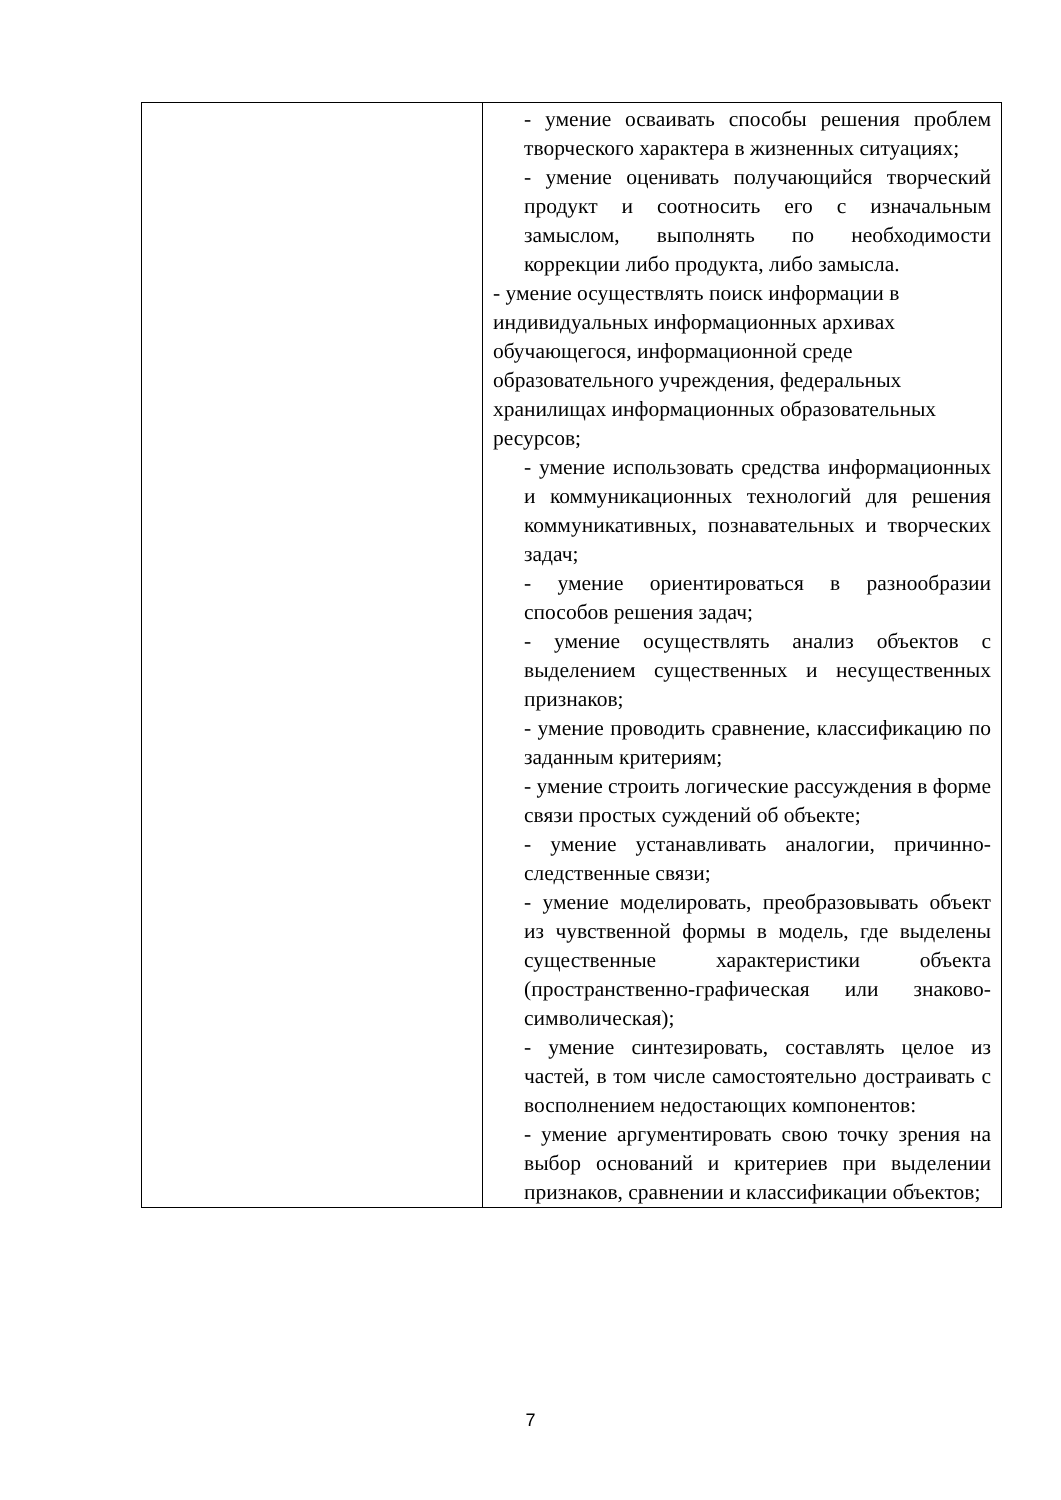| | - умение осваивать способы решения проблем творческого характера в жизненных ситуациях; - умение оценивать получающийся творческий продукт и соотносить его с изначальным замыслом, выполнять по необходимости коррекции либо продукта, либо замысла. - умение осуществлять поиск информации в индивидуальных информационных архивах обучающегося, информационной среде образовательного учреждения, федеральных хранилищах информационных образовательных ресурсов; - умение использовать средства информационных и коммуникационных технологий для решения коммуникативных, познавательных и творческих задач; - умение ориентироваться в разнообразии способов решения задач; - умение осуществлять анализ объектов с выделением существенных и несущественных признаков; - умение проводить сравнение, классификацию по заданным критериям; - умение строить логические рассуждения в форме связи простых суждений об объекте; - умение устанавливать аналогии, причинно-следственные связи; - умение моделировать, преобразовывать объект из чувственной формы в модель, где выделены существенные характеристики объекта (пространственно-графическая или знаково-символическая); - умение синтезировать, составлять целое из частей, в том числе самостоятельно достраивать с восполнением недостающих компонентов: - умение аргументировать свою точку зрения на выбор оснований и критериев при выделении признаков, сравнении и классификации объектов; |
7